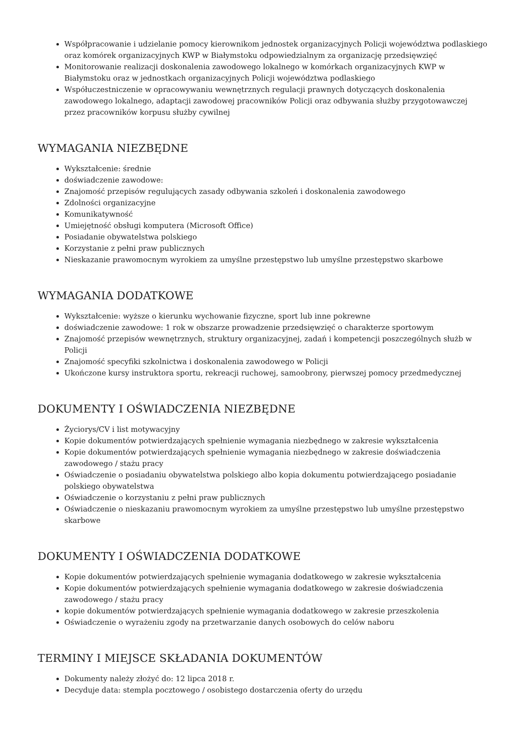Współpracowanie i udzielanie pomocy kierownikom jednostek organizacyjnych Policji województwa podlaskiego oraz komórek organizacyjnych KWP w Białymstoku odpowiedzialnym za organizację przedsięwzięć
Monitorowanie realizacji doskonalenia zawodowego lokalnego w komórkach organizacyjnych KWP w Białymstoku oraz w jednostkach organizacyjnych Policji województwa podlaskiego
Współuczestniczenie w opracowywaniu wewnętrznych regulacji prawnych dotyczących doskonalenia zawodowego lokalnego, adaptacji zawodowej pracowników Policji oraz odbywania służby przygotowawczej przez pracowników korpusu służby cywilnej
WYMAGANIA NIEZBĘDNE
Wykształcenie: średnie
doświadczenie zawodowe:
Znajomość przepisów regulujących zasady odbywania szkoleń i doskonalenia zawodowego
Zdolności organizacyjne
Komunikatywność
Umiejętność obsługi komputera (Microsoft Office)
Posiadanie obywatelstwa polskiego
Korzystanie z pełni praw publicznych
Nieskazanie prawomocnym wyrokiem za umyślne przestępstwo lub umyślne przestępstwo skarbowe
WYMAGANIA DODATKOWE
Wykształcenie: wyższe o kierunku wychowanie fizyczne, sport lub inne pokrewne
doświadczenie zawodowe: 1 rok w obszarze prowadzenie przedsięwzięć o charakterze sportowym
Znajomość przepisów wewnętrznych, struktury organizacyjnej, zadań i kompetencji poszczególnych służb w Policji
Znajomość specyfiki szkolnictwa i doskonalenia zawodowego w Policji
Ukończone kursy instruktora sportu, rekreacji ruchowej, samoobrony, pierwszej pomocy przedmedycznej
DOKUMENTY I OŚWIADCZENIA NIEZBĘDNE
Życiorys/CV i list motywacyjny
Kopie dokumentów potwierdzających spełnienie wymagania niezbędnego w zakresie wykształcenia
Kopie dokumentów potwierdzających spełnienie wymagania niezbędnego w zakresie doświadczenia zawodowego / stażu pracy
Oświadczenie o posiadaniu obywatelstwa polskiego albo kopia dokumentu potwierdzającego posiadanie polskiego obywatelstwa
Oświadczenie o korzystaniu z pełni praw publicznych
Oświadczenie o nieskazaniu prawomocnym wyrokiem za umyślne przestępstwo lub umyślne przestępstwo skarbowe
DOKUMENTY I OŚWIADCZENIA DODATKOWE
Kopie dokumentów potwierdzających spełnienie wymagania dodatkowego w zakresie wykształcenia
Kopie dokumentów potwierdzających spełnienie wymagania dodatkowego w zakresie doświadczenia zawodowego / stażu pracy
kopie dokumentów potwierdzających spełnienie wymagania dodatkowego w zakresie przeszkolenia
Oświadczenie o wyrażeniu zgody na przetwarzanie danych osobowych do celów naboru
TERMINY I MIEJSCE SKŁADANIA DOKUMENTÓW
Dokumenty należy złożyć do: 12 lipca 2018 r.
Decyduje data: stempla pocztowego / osobistego dostarczenia oferty do urzędu